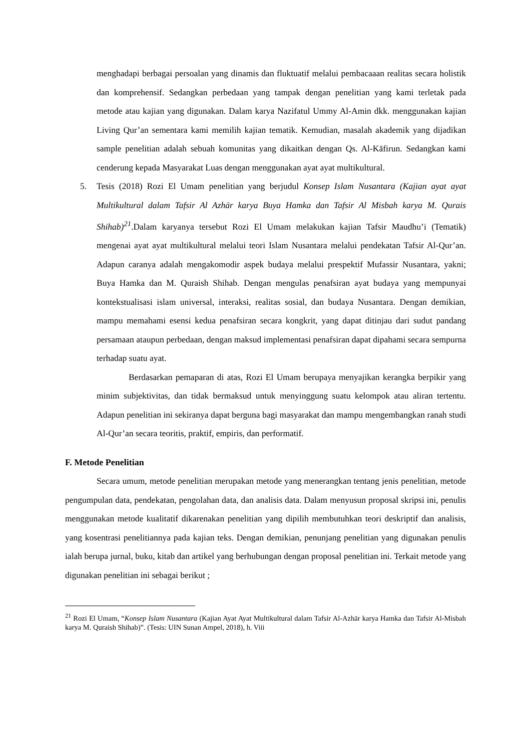menghadapi berbagai persoalan yang dinamis dan fluktuatif melalui pembacaaan realitas secara holistik dan komprehensif. Sedangkan perbedaan yang tampak dengan penelitian yang kami terletak pada metode atau kajian yang digunakan. Dalam karya Nazifatul Ummy Al-Amin dkk. menggunakan kajian Living Qur’an sementara kami memilih kajian tematik. Kemudian, masalah akademik yang dijadikan sample penelitian adalah sebuah komunitas yang dikaitkan dengan Qs. Al-Kāfirun. Sedangkan kami cenderung kepada Masyarakat Luas dengan menggunakan ayat ayat multikultural.
5. Tesis (2018) Rozi El Umam penelitian yang berjudul Konsep Islam Nusantara (Kajian ayat ayat Multikultural dalam Tafsir Al Azhār karya Buya Hamka dan Tafsir Al Misbah karya M. Qurais Shihab)<sup>21</sup>.Dalam karyanya tersebut Rozi El Umam melakukan kajian Tafsir Maudhu’i (Tematik) mengenai ayat ayat multikultural melalui teori Islam Nusantara melalui pendekatan Tafsir Al-Qur’an. Adapun caranya adalah mengakomodir aspek budaya melalui prespektif Mufassir Nusantara, yakni; Buya Hamka dan M. Quraish Shihab. Dengan mengulas penafsiran ayat budaya yang mempunyai kontekstualisasi islam universal, interaksi, realitas sosial, dan budaya Nusantara. Dengan demikian, mampu memahami esensi kedua penafsiran secara kongkrit, yang dapat ditinjau dari sudut pandang persamaan ataupun perbedaan, dengan maksud implementasi penafsiran dapat dipahami secara sempurna terhadap suatu ayat.
Berdasarkan pemaparan di atas, Rozi El Umam berupaya menyajikan kerangka berpikir yang minim subjektivitas, dan tidak bermaksud untuk menyinggung suatu kelompok atau aliran tertentu. Adapun penelitian ini sekiranya dapat berguna bagi masyarakat dan mampu mengembangkan ranah studi Al-Qur’an secara teoritis, praktif, empiris, dan performatif.
F. Metode Penelitian
Secara umum, metode penelitian merupakan metode yang menerangkan tentang jenis penelitian, metode pengumpulan data, pendekatan, pengolahan data, dan analisis data. Dalam menyusun proposal skripsi ini, penulis menggunakan metode kualitatif dikarenakan penelitian yang dipilih membutuhkan teori deskriptif dan analisis, yang kosentrasi penelitiannya pada kajian teks. Dengan demikian, penunjang penelitian yang digunakan penulis ialah berupa jurnal, buku, kitab dan artikel yang berhubungan dengan proposal penelitian ini. Terkait metode yang digunakan penelitian ini sebagai berikut ;
<sup>21</sup> Rozi El Umam, “Konsep Islam Nusantara (Kajian Ayat Ayat Multikultural dalam Tafsir Al-Azhār karya Hamka dan Tafsir Al-Misbah karya M. Quraish Shihab)”. (Tesis: UIN Sunan Ampel, 2018), h. Viii